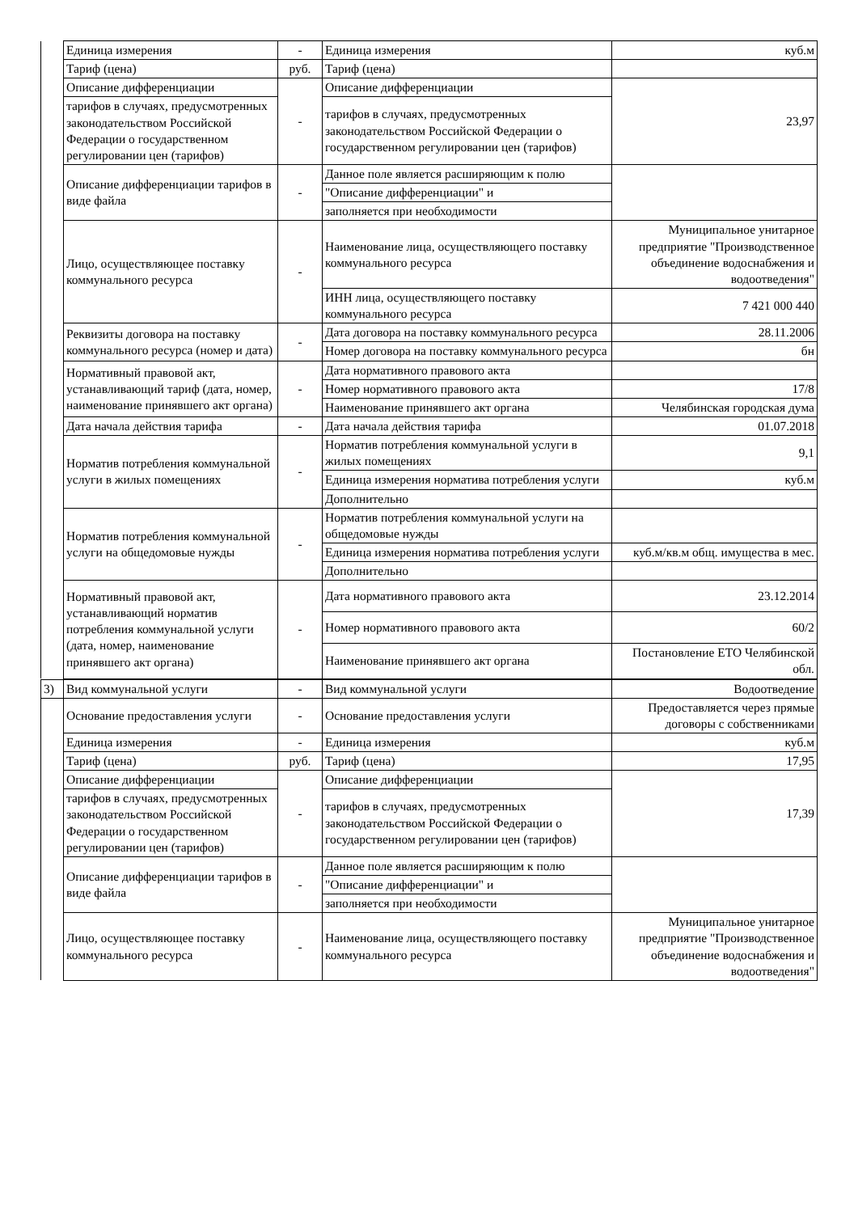| | Единица измерения | - | Единица измерения | куб.м |
| | Тариф (цена) | руб. | Тариф (цена) | |
| | Описание дифференциации | - | Описание дифференциации | 23,97 |
| | тарифов в случаях, предусмотренных законодательством Российской Федерации о государственном регулировании цен (тарифов) | | тарифов в случаях, предусмотренных законодательством Российской Федерации о государственном регулировании цен (тарифов) | |
| | Описание дифференциации тарифов в виде файла | - | Данное поле является расширяющим к полю | |
| | | | "Описание дифференциации" и | |
| | | | заполняется при необходимости | |
| | Лицо, осуществляющее поставку коммунального ресурса | - | Наименование лица, осуществляющего поставку коммунального ресурса | Муниципальное унитарное предприятие "Производственное объединение водоснабжения и водоотведения" |
| | | | ИНН лица, осуществляющего поставку коммунального ресурса | 7 421 000 440 |
| | Реквизиты договора на поставку коммунального ресурса (номер и дата) | - | Дата договора на поставку коммунального ресурса | 28.11.2006 |
| | | | Номер договора на поставку коммунального ресурса | бн |
| | Нормативный правовой акт, устанавливающий тариф (дата, номер, наименование принявшего акт органа) | - | Дата нормативного правового акта | |
| | | | Номер нормативного правового акта | 17/8 |
| | | | Наименование принявшего акт органа | Челябинская городская дума |
| | Дата начала действия тарифа | - | Дата начала действия тарифа | 01.07.2018 |
| | Норматив потребления коммунальной услуги в жилых помещениях | - | Норматив потребления коммунальной услуги в жилых помещениях | 9,1 |
| | | | Единица измерения норматива потребления услуги | куб.м |
| | | | Дополнительно | |
| | Норматив потребления коммунальной услуги на общедомовые нужды | - | Норматив потребления коммунальной услуги на общедомовые нужды | |
| | | | Единица измерения норматива потребления услуги | куб.м/кв.м общ. имущества в мес. |
| | | | Дополнительно | |
| | Нормативный правовой акт, устанавливающий норматив потребления коммунальной услуги (дата, номер, наименование принявшего акт органа) | - | Дата нормативного правового акта | 23.12.2014 |
| | | | Номер нормативного правового акта | 60/2 |
| | | | Наименование принявшего акт органа | Постановление ЕТО Челябинской обл. |
| 3) | Вид коммунальной услуги | - | Вид коммунальной услуги | Водоотведение |
| | Основание предоставления услуги | - | Основание предоставления услуги | Предоставляется через прямые договоры с собственниками |
| | Единица измерения | - | Единица измерения | куб.м |
| | Тариф (цена) | руб. | Тариф (цена) | 17,95 |
| | Описание дифференциации | - | Описание дифференциации | 17,39 |
| | тарифов в случаях, предусмотренных законодательством Российской Федерации о государственном регулировании цен (тарифов) | | тарифов в случаях, предусмотренных законодательством Российской Федерации о государственном регулировании цен (тарифов) | |
| | Описание дифференциации тарифов в виде файла | - | Данное поле является расширяющим к полю | |
| | | | "Описание дифференциации" и | |
| | | | заполняется при необходимости | |
| | Лицо, осуществляющее поставку коммунального ресурса | - | Наименование лица, осуществляющего поставку коммунального ресурса | Муниципальное унитарное предприятие "Производственное объединение водоснабжения и водоотведения" |